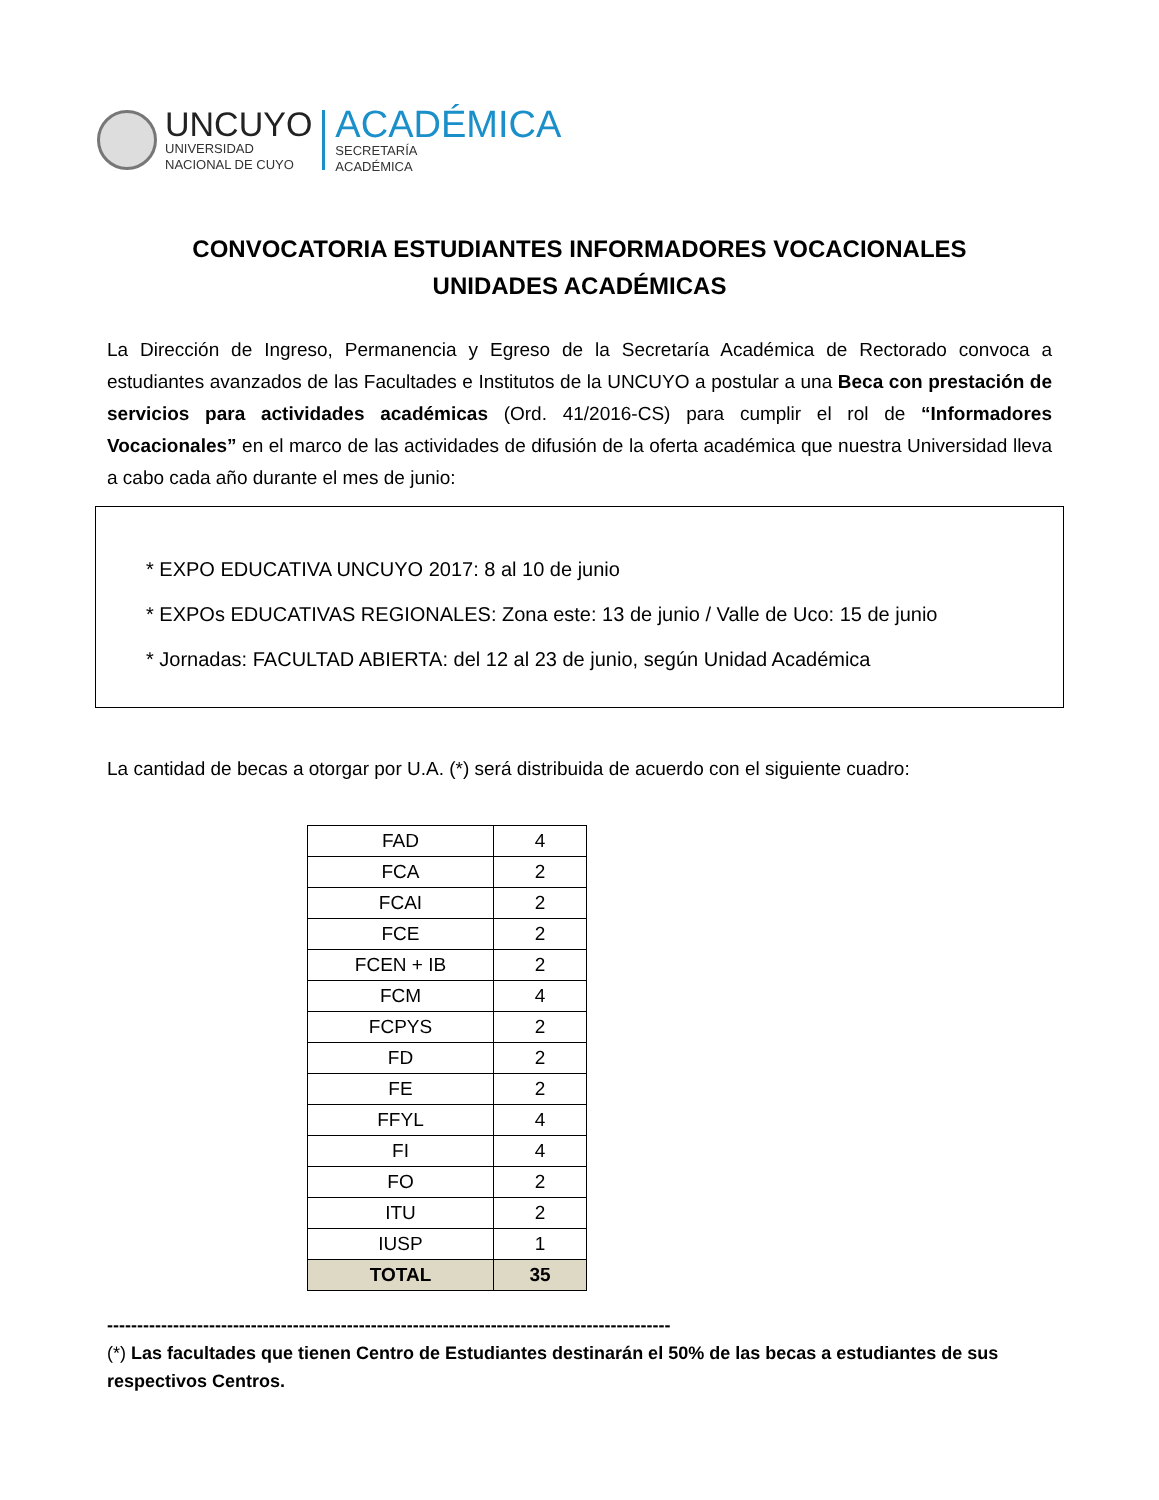UNCUYO
UNIVERSIDAD
NACIONAL DE CUYO
ACADÉMICA
SECRETARÍA
ACADÉMICA
CONVOCATORIA ESTUDIANTES INFORMADORES VOCACIONALES
UNIDADES ACADÉMICAS
La Dirección de Ingreso, Permanencia y Egreso de la Secretaría Académica de Rectorado convoca a estudiantes avanzados de las Facultades e Institutos de la UNCUYO a postular a una Beca con prestación de servicios para actividades académicas (Ord. 41/2016-CS) para cumplir el rol de “Informadores Vocacionales” en el marco de las actividades de difusión de la oferta académica que nuestra Universidad lleva a cabo cada año durante el mes de junio:
* EXPO EDUCATIVA UNCUYO 2017: 8 al 10 de junio
* EXPOs EDUCATIVAS REGIONALES: Zona este: 13 de junio / Valle de Uco: 15 de junio
* Jornadas: FACULTAD ABIERTA: del 12 al 23 de junio, según Unidad Académica
La cantidad de becas a otorgar por U.A. (*) será distribuida de acuerdo con el siguiente cuadro:
| FAD | 4 |
| FCA | 2 |
| FCAI | 2 |
| FCE | 2 |
| FCEN + IB | 2 |
| FCM | 4 |
| FCPYS | 2 |
| FD | 2 |
| FE | 2 |
| FFYL | 4 |
| FI | 4 |
| FO | 2 |
| ITU | 2 |
| IUSP | 1 |
| TOTAL | 35 |
----------------------------------------------------------------------------------------------
(*) Las facultades que tienen Centro de Estudiantes destinarán el 50% de las becas a estudiantes de sus respectivos Centros.